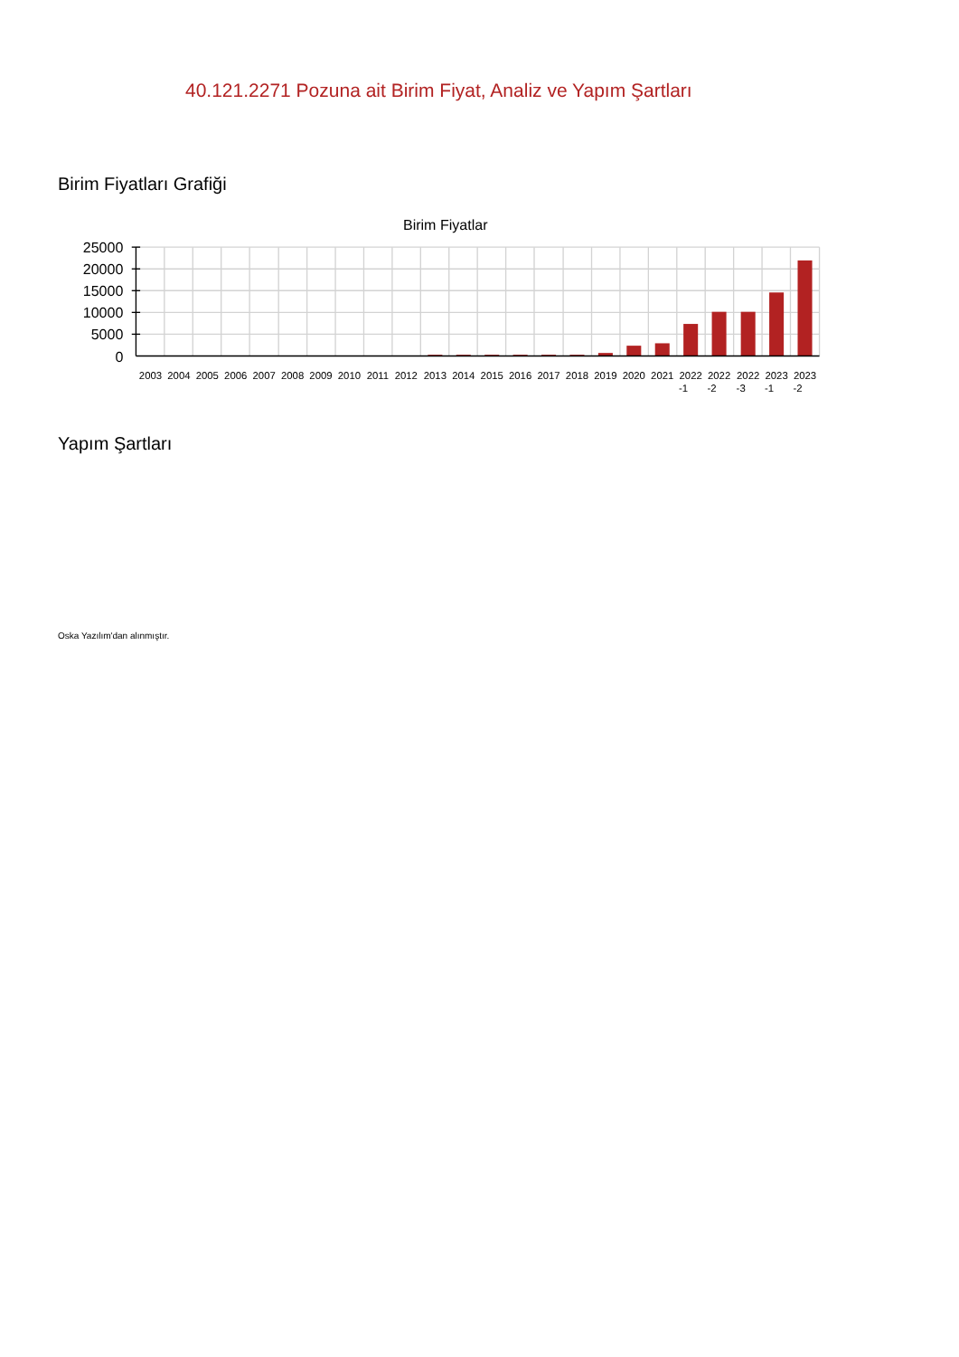40.121.2271 Pozuna ait Birim Fiyat, Analiz ve Yapım Şartları
Birim Fiyatları Grafiği
Birim Fiyatlar
25000
20000
15000
10000
5000
0
2003
2004
2005
2006
2007
2008
2009
2010
2011
2012
2013
2014
2015
2016
2017
2018
2019
2020
2021
2022
-1
2022
-2
2022
-3
2023
-1
2023
-2
Yapım Şartları
Oska Yazılım'dan alınmıştır.